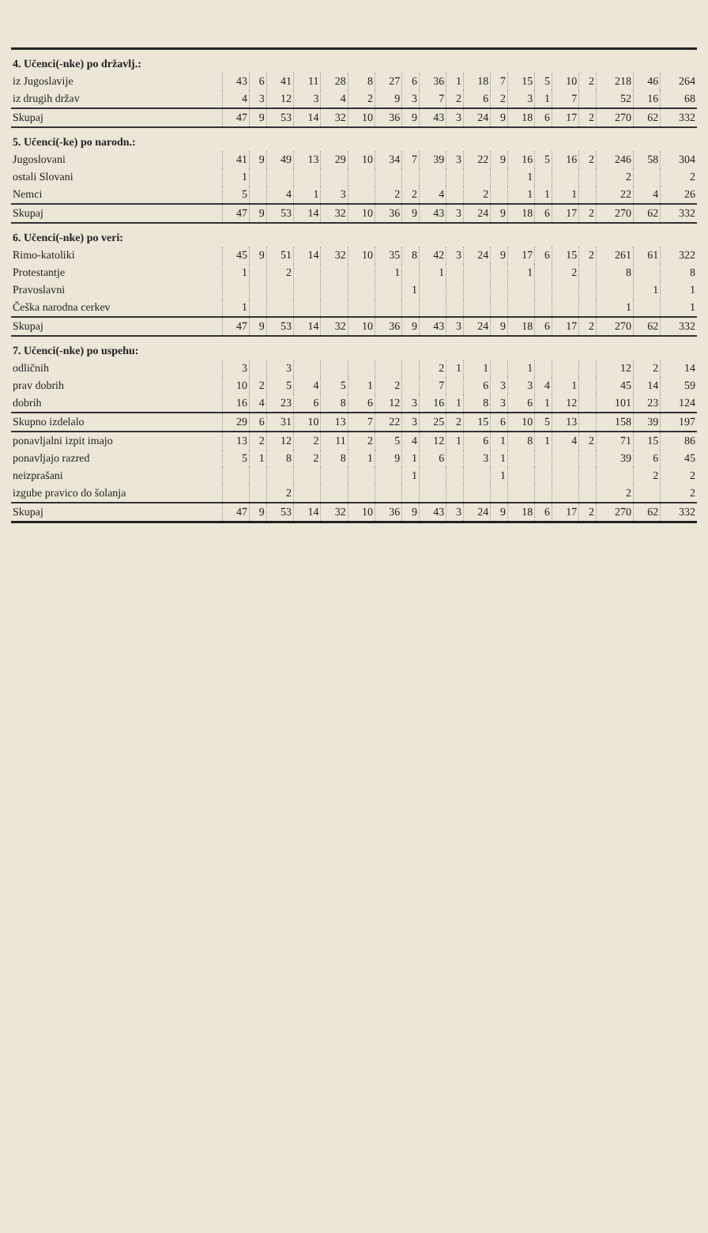| 4. Učenci(-nke) po državlj.: | | | | | | | | | | | | | | | | | | | |
| iz Jugoslavije | 43 | 6 | 41 | 11 | 28 | 8 | 27 | 6 | 36 | 1 | 18 | 7 | 15 | 5 | 10 | 2 | 218 | 46 | 264 |
| iz drugih držav | 4 | 3 | 12 | 3 | 4 | 2 | 9 | 3 | 7 | 2 | 6 | 2 | 3 | 1 | 7 | | 52 | 16 | 68 |
| Skupaj | 47 | 9 | 53 | 14 | 32 | 10 | 36 | 9 | 43 | 3 | 24 | 9 | 18 | 6 | 17 | 2 | 270 | 62 | 332 |
| 5. Učenci(-ke) po narodn.: | | | | | | | | | | | | | | | | | | | |
| Jugoslovani | 41 | 9 | 49 | 13 | 29 | 10 | 34 | 7 | 39 | 3 | 22 | 9 | 16 | 5 | 16 | 2 | 246 | 58 | 304 |
| ostali Slovani | 1 | | | | | | | | | | | | 1 | | | | 2 | | 2 |
| Nemci | 5 | | 4 | 1 | 3 | | 2 | 2 | 4 | | 2 | | 1 | 1 | 1 | | 22 | 4 | 26 |
| Skupaj | 47 | 9 | 53 | 14 | 32 | 10 | 36 | 9 | 43 | 3 | 24 | 9 | 18 | 6 | 17 | 2 | 270 | 62 | 332 |
| 6. Učenci(-nke) po veri: | | | | | | | | | | | | | | | | | | | |
| Rimo-katoliki | 45 | 9 | 51 | 14 | 32 | 10 | 35 | 8 | 42 | 3 | 24 | 9 | 17 | 6 | 15 | 2 | 261 | 61 | 322 |
| Protestantje | 1 | | 2 | | | | 1 | | 1 | | | | 1 | | 2 | | 8 | | 8 |
| Pravoslavni | | | | | | | | 1 | | | | | | | | | | 1 | 1 |
| Češka narodna cerkev | 1 | | | | | | | | | | | | | | | | 1 | | 1 |
| Skupaj | 47 | 9 | 53 | 14 | 32 | 10 | 36 | 9 | 43 | 3 | 24 | 9 | 18 | 6 | 17 | 2 | 270 | 62 | 332 |
| 7. Učenci(-nke) po uspehu: | | | | | | | | | | | | | | | | | | | |
| odličnih | 3 | | 3 | | | | | | 2 | 1 | 1 | | 1 | | | | 12 | 2 | 14 |
| prav dobrih | 10 | 2 | 5 | 4 | 5 | 1 | 2 | | 7 | | 6 | 3 | 3 | 4 | 1 | | 45 | 14 | 59 |
| dobrih | 16 | 4 | 23 | 6 | 8 | 6 | 12 | 3 | 16 | 1 | 8 | 3 | 6 | 1 | 12 | | 101 | 23 | 124 |
| Skupno izdelalo | 29 | 6 | 31 | 10 | 13 | 7 | 22 | 3 | 25 | 2 | 15 | 6 | 10 | 5 | 13 | | 158 | 39 | 197 |
| ponavljalni izpit imajo | 13 | 2 | 12 | 2 | 11 | 2 | 5 | 4 | 12 | 1 | 6 | 1 | 8 | 1 | 4 | 2 | 71 | 15 | 86 |
| ponavljajo razred | 5 | 1 | 8 | 2 | 8 | 1 | 9 | 1 | 6 | | 3 | 1 | | | | | 39 | 6 | 45 |
| neizprašani | | | | | | | | 1 | | | | 1 | | | | | | 2 | 2 |
| izgube pravico do šolanja | | | 2 | | | | | | | | | | | | | | 2 | | 2 |
| Skupaj | 47 | 9 | 53 | 14 | 32 | 10 | 36 | 9 | 43 | 3 | 24 | 9 | 18 | 6 | 17 | 2 | 270 | 62 | 332 |